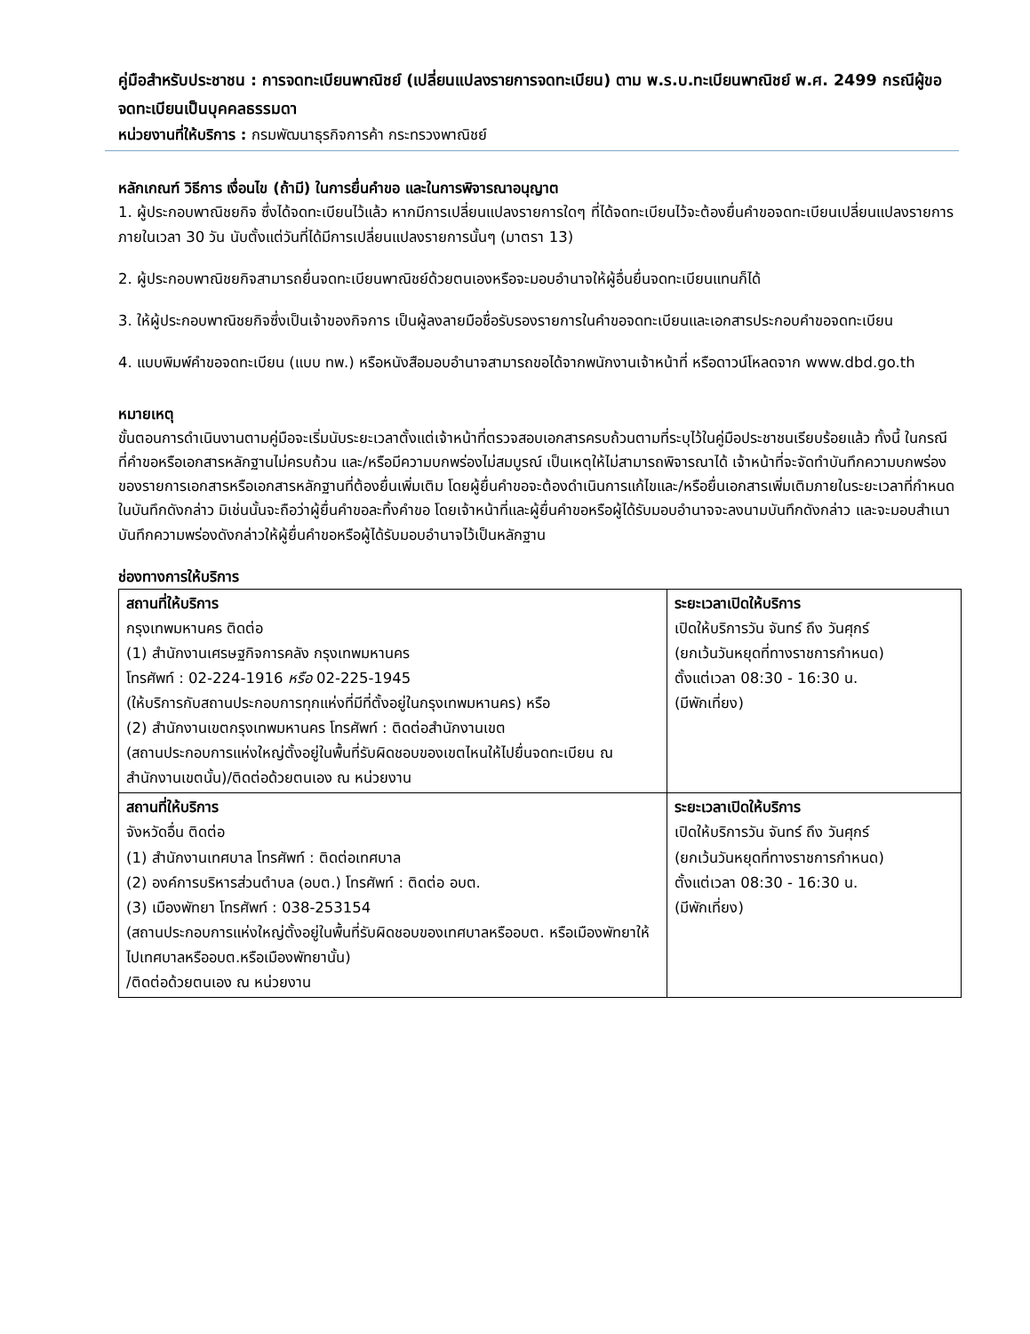คู่มือสำหรับประชาชน : การจดทะเบียนพาณิชย์ (เปลี่ยนแปลงรายการจดทะเบียน) ตาม พ.ร.บ.ทะเบียนพาณิชย์ พ.ศ. 2499 กรณีผู้ขอจดทะเบียนเป็นบุคคลธรรมดา
หน่วยงานที่ให้บริการ : กรมพัฒนาธุรกิจการค้า กระทรวงพาณิชย์
หลักเกณฑ์ วิธีการ เงื่อนไข (ถ้ามี) ในการยื่นคำขอ และในการพิจารณาอนุญาต
1. ผู้ประกอบพาณิชยกิจ ซึ่งได้จดทะเบียนไว้แล้ว หากมีการเปลี่ยนแปลงรายการใดๆ ที่ได้จดทะเบียนไว้จะต้องยื่นคำขอจดทะเบียนเปลี่ยนแปลงรายการ ภายในเวลา 30 วัน นับตั้งแต่วันที่ได้มีการเปลี่ยนแปลงรายการนั้นๆ (มาตรา 13)
2. ผู้ประกอบพาณิชยกิจสามารถยื่นจดทะเบียนพาณิชย์ด้วยตนเองหรือจะมอบอำนาจให้ผู้อื่นยื่นจดทะเบียนแทนก็ได้
3. ให้ผู้ประกอบพาณิชยกิจซึ่งเป็นเจ้าของกิจการ เป็นผู้ลงลายมือชื่อรับรองรายการในคำขอจดทะเบียนและเอกสารประกอบคำขอจดทะเบียน
4. แบบพิมพ์คำขอจดทะเบียน (แบบ ทพ.) หรือหนังสือมอบอำนาจสามารถขอได้จากพนักงานเจ้าหน้าที่ หรือดาวน์โหลดจาก www.dbd.go.th
หมายเหตุ
ขั้นตอนการดำเนินงานตามคู่มือจะเริ่มนับระยะเวลาตั้งแต่เจ้าหน้าที่ตรวจสอบเอกสารครบถ้วนตามที่ระบุไว้ในคู่มือประชาชนเรียบร้อยแล้ว ทั้งนี้ ในกรณีที่คำขอหรือเอกสารหลักฐานไม่ครบถ้วน และ/หรือมีความบกพร่องไม่สมบูรณ์ เป็นเหตุให้ไม่สามารถพิจารณาได้ เจ้าหน้าที่จะจัดทำบันทึกความบกพร่องของรายการเอกสารหรือเอกสารหลักฐานที่ต้องยื่นเพิ่มเติม โดยผู้ยื่นคำขอจะต้องดำเนินการแก้ไขและ/หรือยื่นเอกสารเพิ่มเติมภายในระยะเวลาที่กำหนดในบันทึกดังกล่าว มิเช่นนั้นจะถือว่าผู้ยื่นคำขอละทิ้งคำขอ โดยเจ้าหน้าที่และผู้ยื่นคำขอหรือผู้ได้รับมอบอำนาจจะลงนามบันทึกดังกล่าว และจะมอบสำเนาบันทึกความพร่องดังกล่าวให้ผู้ยื่นคำขอหรือผู้ได้รับมอบอำนาจไว้เป็นหลักฐาน
ช่องทางการให้บริการ
| สถานที่ให้บริการ กรุงเทพมหานคร ติดต่อ (1) สำนักงานเศรษฐกิจการคลัง กรุงเทพมหานคร โทรศัพท์ : 02-224-1916 หรือ 02-225-1945 (ให้บริการกับสถานประกอบการทุกแห่งที่มีที่ตั้งอยู่ในกรุงเทพมหานคร) หรือ (2) สำนักงานเขตกรุงเทพมหานคร โทรศัพท์ : ติดต่อสำนักงานเขต (สถานประกอบการแห่งใหญ่ตั้งอยู่ในพื้นที่รับผิดชอบของเขตไหนให้ไปยื่นจดทะเบียน ณ สำนักงานเขตนั้น)/ติดต่อด้วยตนเอง ณ หน่วยงาน | ระยะเวลาเปิดให้บริการ เปิดให้บริการวัน จันทร์ ถึง วันศุกร์ (ยกเว้นวันหยุดที่ทางราชการกำหนด) ตั้งแต่เวลา 08:30 - 16:30 น. (มีพักเที่ยง) |
| สถานที่ให้บริการ จังหวัดอื่น ติดต่อ (1) สำนักงานเทศบาล โทรศัพท์ : ติดต่อเทศบาล (2) องค์การบริหารส่วนตำบล (อบต.) โทรศัพท์ : ติดต่อ อบต. (3) เมืองพัทยา โทรศัพท์ : 038-253154 (สถานประกอบการแห่งใหญ่ตั้งอยู่ในพื้นที่รับผิดชอบของเทศบาลหรืออบต. หรือเมืองพัทยาให้ไปเทศบาลหรืออบต.หรือเมืองพัทยานั้น) /ติดต่อด้วยตนเอง ณ หน่วยงาน | ระยะเวลาเปิดให้บริการ เปิดให้บริการวัน จันทร์ ถึง วันศุกร์ (ยกเว้นวันหยุดที่ทางราชการกำหนด) ตั้งแต่เวลา 08:30 - 16:30 น. (มีพักเที่ยง) |